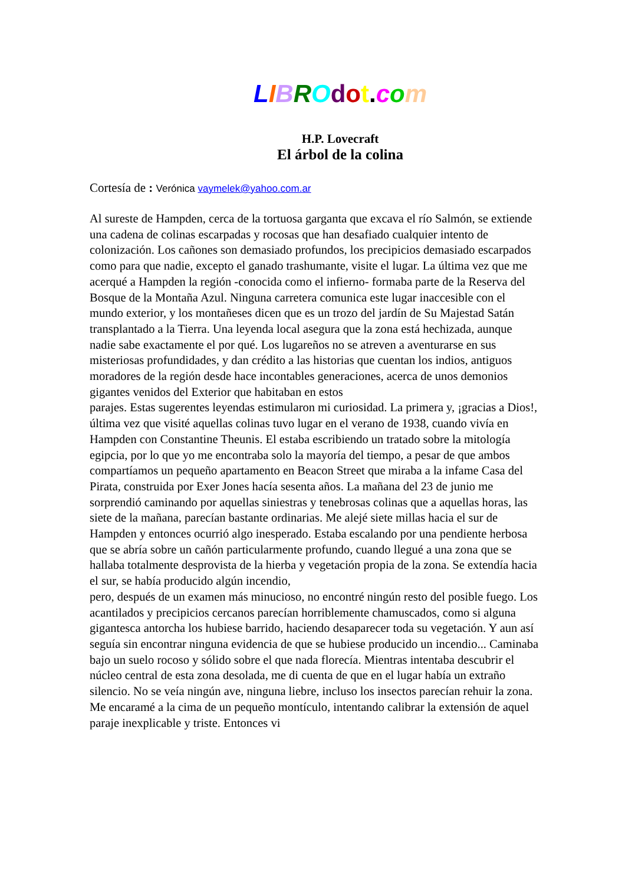LIBROdot. com
H.P. Lovecraft
El árbol de la colina
Cortesía de : Verónica vaymelek@yahoo.com.ar
Al sureste de Hampden, cerca de la tortuosa garganta que excava el río Salmón, se extiende una cadena de colinas escarpadas y rocosas que han desafiado cualquier intento de colonización. Los cañones son demasiado profundos, los precipicios demasiado escarpados como para que nadie, excepto el ganado trashumante, visite el lugar. La última vez que me acerqué a Hampden la región -conocida como el infierno- formaba parte de la Reserva del Bosque de la Montaña Azul. Ninguna carretera comunica este lugar inaccesible con el mundo exterior, y los montañeses dicen que es un trozo del jardín de Su Majestad Satán transplantado a la Tierra. Una leyenda local asegura que la zona está hechizada, aunque nadie sabe exactamente el por qué. Los lugareños no se atreven a aventurarse en sus misteriosas profundidades, y dan crédito a las historias que cuentan los indios, antiguos moradores de la región desde hace incontables generaciones, acerca de unos demonios gigantes venidos del Exterior que habitaban en estos
parajes. Estas sugerentes leyendas estimularon mi curiosidad. La primera y, ¡gracias a Dios!, última vez que visité aquellas colinas tuvo lugar en el verano de 1938, cuando vivía en Hampden con Constantine Theunis. El estaba escribiendo un tratado sobre la mitología egipcia, por lo que yo me encontraba solo la mayoría del tiempo, a pesar de que ambos compartíamos un pequeño apartamento en Beacon Street que miraba a la infame Casa del Pirata, construida por Exer Jones hacía sesenta años. La mañana del 23 de junio me sorprendió caminando por aquellas siniestras y tenebrosas colinas que a aquellas horas, las siete de la mañana, parecían bastante ordinarias. Me alejé siete millas hacia el sur de Hampden y entonces ocurrió algo inesperado. Estaba escalando por una pendiente herbosa que se abría sobre un cañón particularmente profundo, cuando llegué a una zona que se hallaba totalmente desprovista de la hierba y vegetación propia de la zona. Se extendía hacia el sur, se había producido algún incendio,
pero, después de un examen más minucioso, no encontré ningún resto del posible fuego. Los acantilados y precipicios cercanos parecían horriblemente chamuscados, como si alguna gigantesca antorcha los hubiese barrido, haciendo desaparecer toda su vegetación. Y aun así seguía sin encontrar ninguna evidencia de que se hubiese producido un incendio... Caminaba bajo un suelo rocoso y sólido sobre el que nada florecía. Mientras intentaba descubrir el núcleo central de esta zona desolada, me di cuenta de que en el lugar había un extraño silencio. No se veía ningún ave, ninguna liebre, incluso los insectos parecían rehuir la zona. Me encaramé a la cima de un pequeño montículo, intentando calibrar la extensión de aquel paraje inexplicable y triste. Entonces vi